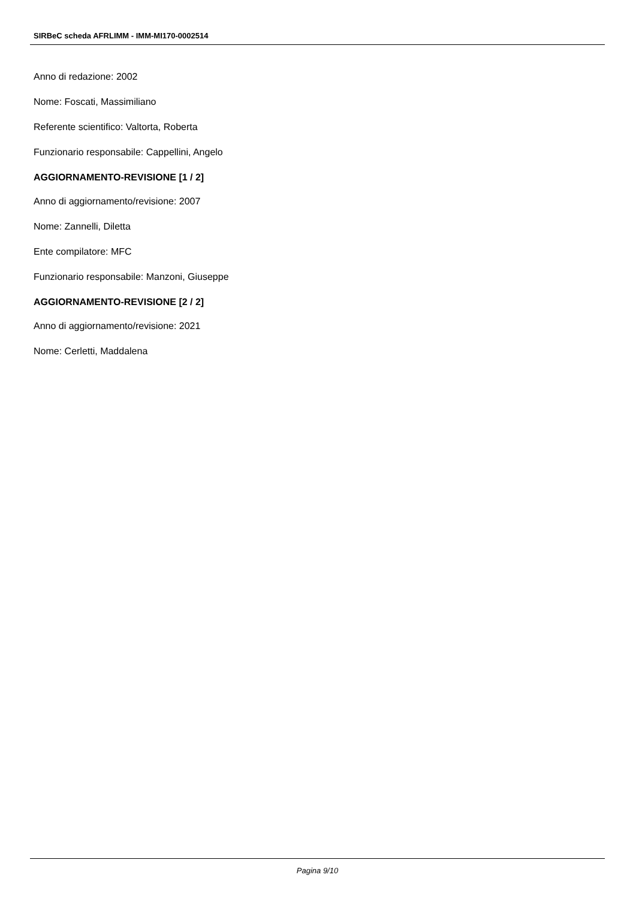SIRBeC scheda AFRLIMM - IMM-MI170-0002514
Anno di redazione: 2002
Nome: Foscati, Massimiliano
Referente scientifico: Valtorta, Roberta
Funzionario responsabile: Cappellini, Angelo
AGGIORNAMENTO-REVISIONE [1 / 2]
Anno di aggiornamento/revisione: 2007
Nome: Zannelli, Diletta
Ente compilatore: MFC
Funzionario responsabile: Manzoni, Giuseppe
AGGIORNAMENTO-REVISIONE [2 / 2]
Anno di aggiornamento/revisione: 2021
Nome: Cerletti, Maddalena
Pagina 9/10